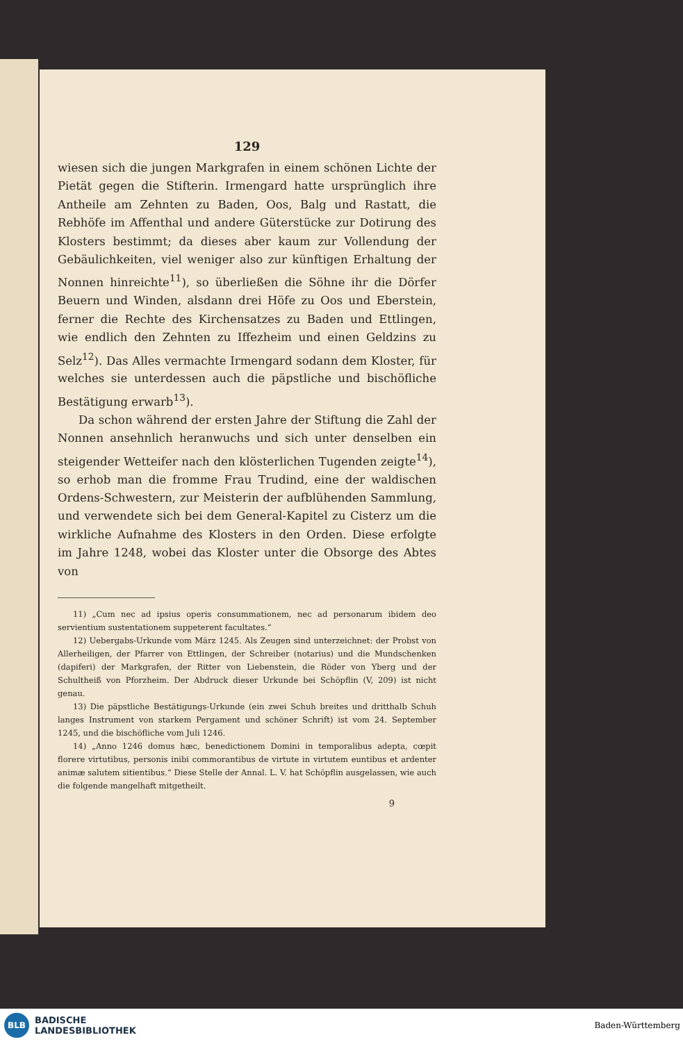129
wiesen sich die jungen Markgrafen in einem schönen Lichte der Pietät gegen die Stifterin. Irmengard hatte ursprünglich ihre Antheile am Zehnten zu Baden, Oos, Balg und Rastatt, die Rebhöfe im Affenthal und andere Güterstücke zur Dotirung des Klosters bestimmt; da dieses aber kaum zur Vollendung der Gebäulichkeiten, viel weniger also zur künftigen Erhaltung der Nonnen hinreichte<sup>11</sup>), so überließen die Söhne ihr die Dörfer Beuern und Winden, alsdann drei Höfe zu Oos und Eberstein, ferner die Rechte des Kirchensatzes zu Baden und Ettlingen, wie endlich den Zehnten zu Iffezheim und einen Geldzins zu Selz<sup>12</sup>). Das Alles vermachte Irmengard sodann dem Kloster, für welches sie unterdessen auch die päpstliche und bischöfliche Bestätigung erwarb<sup>13</sup>).
Da schon während der ersten Jahre der Stiftung die Zahl der Nonnen ansehnlich heranwuchs und sich unter denselben ein steigender Wetteifer nach den klösterlichen Tugenden zeigte<sup>14</sup>), so erhob man die fromme Frau Trudind, eine der waldischen Ordens-Schwestern, zur Meisterin der aufblühenden Sammlung, und verwendete sich bei dem General-Kapitel zu Cisterz um die wirkliche Aufnahme des Klosters in den Orden. Diese erfolgte im Jahre 1248, wobei das Kloster unter die Obsorge des Abtes von
11) „Cum nec ad ipsius operis consummationem, nec ad personarum ibidem deo servientium sustentationem suppeterent facultates.“
12) Uebergabs-Urkunde vom März 1245. Als Zeugen sind unterzeichnet: der Probst von Allerheiligen, der Pfarrer von Ettlingen, der Schreiber (notarius) und die Mundschenken (dapiferi) der Markgrafen, der Ritter von Liebenstein, die Röder von Yberg und der Schultheiß von Pforzheim. Der Abdruck dieser Urkunde bei Schöpflin (V, 209) ist nicht genau.
13) Die päpstliche Bestätigungs-Urkunde (ein zwei Schuh breites und dritthalb Schuh langes Instrument von starkem Pergament und schöner Schrift) ist vom 24. September 1245, und die bischöfliche vom Juli 1246.
14) „Anno 1246 domus hæc, benedictionem Domini in temporalibus adepta, cœpit florere virtutibus, personis inibi commorantibus de virtute in virtutem euntibus et ardenter animæ salutem sitientibus.“ Diese Stelle der Annal. L. V. hat Schöpflin ausgelassen, wie auch die folgende mangelhaft mitgetheilt.
9
BLB
BADISCHE
LANDESBIBLIOTHEK
Baden-Württemberg